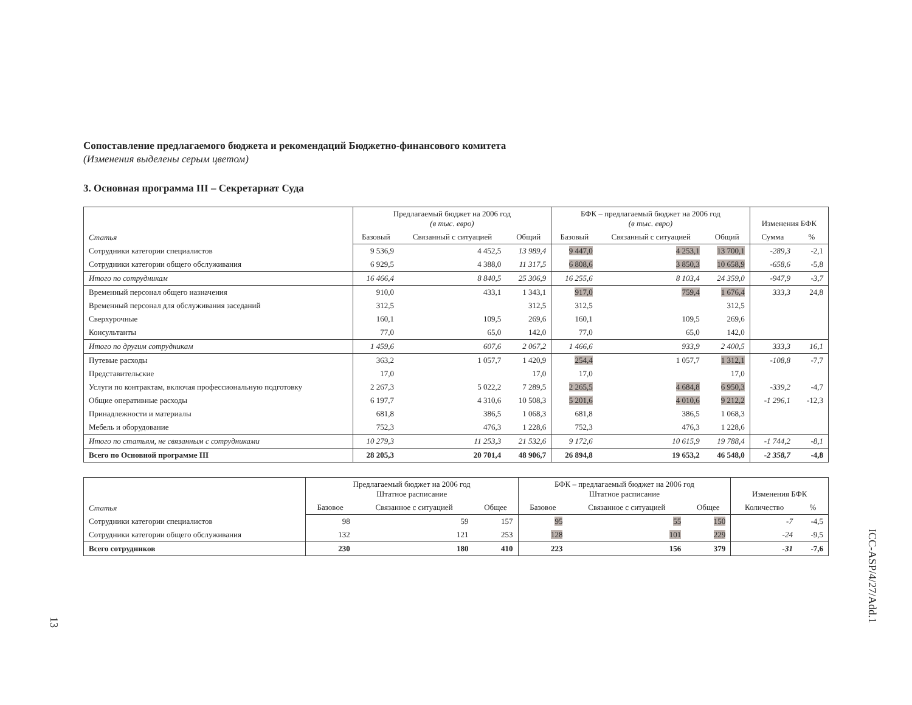Сопоставление предлагаемого бюджета и рекомендаций Бюджетно-финансового комитета
(Изменения выделены серым цветом)
3. Основная программа III – Секретариат Суда
| Статья | Предлагаемый бюджет на 2006 год (в тыс. евро) | | | БФК – предлагаемый бюджет на 2006 год (в тыс. евро) | | | Изменения БФК | |
| --- | --- | --- | --- | --- | --- | --- | --- | --- |
| | Базовый | Связанный с ситуацией | Общий | Базовый | Связанный с ситуацией | Общий | Сумма | % |
| Сотрудники категории специалистов | 9 536,9 | 4 452,5 | 13 989,4 | 9 447,0 | 4 253,1 | 13 700,1 | -289,3 | -2,1 |
| Сотрудники категории общего обслуживания | 6 929,5 | 4 388,0 | 11 317,5 | 6 808,6 | 3 850,3 | 10 658,9 | -658,6 | -5,8 |
| Итого по сотрудникам | 16 466,4 | 8 840,5 | 25 306,9 | 16 255,6 | 8 103,4 | 24 359,0 | -947,9 | -3,7 |
| Временный персонал общего назначения | 910,0 | 433,1 | 1 343,1 | 917,0 | 759,4 | 1 676,4 | 333,3 | 24,8 |
| Временный персонал для обслуживания заседаний | 312,5 | | 312,5 | 312,5 | | 312,5 | | |
| Сверхурочные | 160,1 | 109,5 | 269,6 | 160,1 | 109,5 | 269,6 | | |
| Консультанты | 77,0 | 65,0 | 142,0 | 77,0 | 65,0 | 142,0 | | |
| Итого по другим сотрудникам | 1 459,6 | 607,6 | 2 067,2 | 1 466,6 | 933,9 | 2 400,5 | 333,3 | 16,1 |
| Путевые расходы | 363,2 | 1 057,7 | 1 420,9 | 254,4 | 1 057,7 | 1 312,1 | -108,8 | -7,7 |
| Представительские | 17,0 | | 17,0 | 17,0 | | 17,0 | | |
| Услуги по контрактам, включая профессиональную подготовку | 2 267,3 | 5 022,2 | 7 289,5 | 2 265,5 | 4 684,8 | 6 950,3 | -339,2 | -4,7 |
| Общие оперативные расходы | 6 197,7 | 4 310,6 | 10 508,3 | 5 201,6 | 4 010,6 | 9 212,2 | -1 296,1 | -12,3 |
| Принадлежности и материалы | 681,8 | 386,5 | 1 068,3 | 681,8 | 386,5 | 1 068,3 | | |
| Мебель и оборудование | 752,3 | 476,3 | 1 228,6 | 752,3 | 476,3 | 1 228,6 | | |
| Итого по статьям, не связанным с сотрудниками | 10 279,3 | 11 253,3 | 21 532,6 | 9 172,6 | 10 615,9 | 19 788,4 | -1 744,2 | -8,1 |
| Всего по Основной программе III | 28 205,3 | 20 701,4 | 48 906,7 | 26 894,8 | 19 653,2 | 46 548,0 | -2 358,7 | -4,8 |
| Статья | Предлагаемый бюджет на 2006 год Штатное расписание | | | БФК – предлагаемый бюджет на 2006 год Штатное расписание | | | Изменения БФК | |
| --- | --- | --- | --- | --- | --- | --- | --- | --- |
| | Базовое | Связанное с ситуацией | Общее | Базовое | Связанное с ситуацией | Общее | Количество | % |
| Сотрудники категории специалистов | 98 | 59 | 157 | 95 | 55 | 150 | -7 | -4,5 |
| Сотрудники категории общего обслуживания | 132 | 121 | 253 | 128 | 101 | 229 | -24 | -9,5 |
| Всего сотрудников | 230 | 180 | 410 | 223 | 156 | 379 | -31 | -7,6 |
13
ICC-ASP/4/27/Add.1